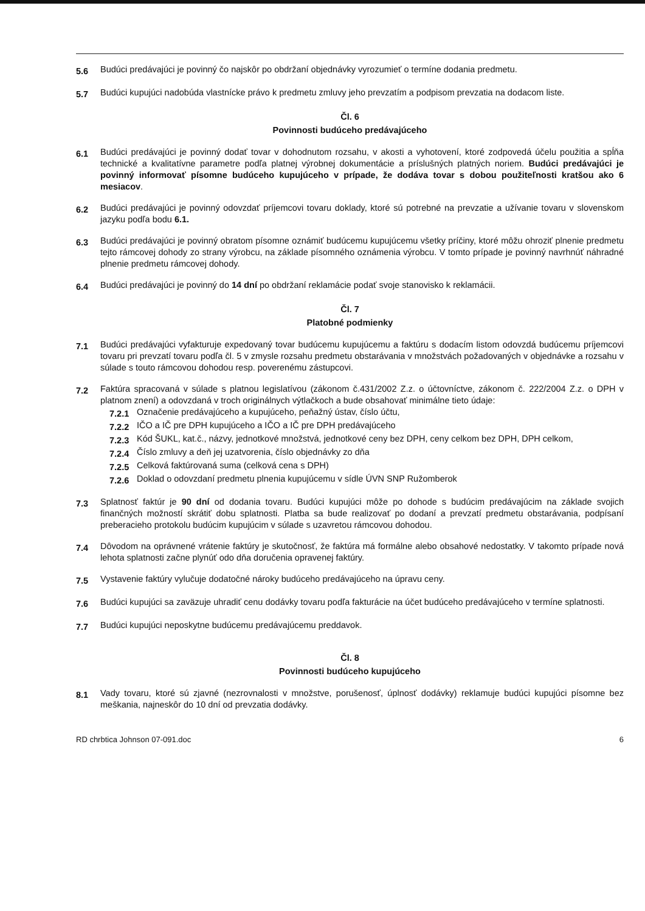5.6 Budúci predávajúci je povinný čo najskôr po obdržaní objednávky vyrozumieť o termíne dodania predmetu.
5.7 Budúci kupujúci nadobúda vlastnícke právo k predmetu zmluvy jeho prevzatím a podpisom prevzatia na dodacom liste.
Čl. 6
Povinnosti budúceho predávajúceho
6.1 Budúci predávajúci je povinný dodať tovar v dohodnutom rozsahu, v akosti a vyhotovení, ktoré zodpovedá účelu použitia a spĺňa technické a kvalitatívne parametre podľa platnej výrobnej dokumentácie a príslušných platných noriem. Budúci predávajúci je povinný informovať písomne budúceho kupujúceho v prípade, že dodáva tovar s dobou použiteľnosti kratšou ako 6 mesiacov.
6.2 Budúci predávajúci je povinný odovzdať príjemcovi tovaru doklady, ktoré sú potrebné na prevzatie a užívanie tovaru v slovenskom jazyku podľa bodu 6.1.
6.3 Budúci predávajúci je povinný obratom písomne oznámiť budúcemu kupujúcemu všetky príčiny, ktoré môžu ohroziť plnenie predmetu tejto rámcovej dohody zo strany výrobcu, na základe písomného oznámenia výrobcu. V tomto prípade je povinný navrhnúť náhradné plnenie predmetu rámcovej dohody.
6.4 Budúci predávajúci je povinný do 14 dní po obdržaní reklamácie podať svoje stanovisko k reklamácii.
Čl. 7
Platobné podmienky
7.1 Budúci predávajúci vyfakturuje expedovaný tovar budúcemu kupujúcemu a faktúru s dodacím listom odovzdá budúcemu príjemcovi tovaru pri prevzatí tovaru podľa čl. 5 v zmysle rozsahu predmetu obstarávania v množstvách požadovaných v objednávke a rozsahu v súlade s touto rámcovou dohodou resp. poverenému zástupcovi.
7.2 Faktúra spracovaná v súlade s platnou legislatívou (zákonom č.431/2002 Z.z. o účtovníctve, zákonom č. 222/2004 Z.z. o DPH v platnom znení) a odovzdaná v troch originálnych výtlačkoch a bude obsahovať minimálne tieto údaje:
7.2.1 Označenie predávajúceho a kupujúceho, peňažný ústav, číslo účtu,
7.2.2 IČO a IČ pre DPH kupujúceho a IČO a IČ pre DPH predávajúceho
7.2.3 Kód ŠUKL, kat.č., názvy, jednotkové množstvá, jednotkové ceny bez DPH, ceny celkom bez DPH, DPH celkom,
7.2.4 Číslo zmluvy a deň jej uzatvorenia, číslo objednávky zo dňa
7.2.5 Celková faktúrovaná suma (celková cena s DPH)
7.2.6 Doklad o odovzdaní predmetu plnenia kupujúcemu v sídle ÚVN SNP Ružomberok
7.3 Splatnosť faktúr je 90 dní od dodania tovaru. Budúci kupujúci môže po dohode s budúcim predávajúcim na základe svojich finančných možností skrátiť dobu splatnosti. Platba sa bude realizovať po dodaní a prevzatí predmetu obstarávania, podpísaní preberacieho protokolu budúcim kupujúcim v súlade s uzavretou rámcovou dohodou.
7.4 Dôvodom na oprávnené vrátenie faktúry je skutočnosť, že faktúra má formálne alebo obsahové nedostatky. V takomto prípade nová lehota splatnosti začne plynúť odo dňa doručenia opravenej faktúry.
7.5 Vystavenie faktúry vylučuje dodatočné nároky budúceho predávajúceho na úpravu ceny.
7.6 Budúci kupujúci sa zaväzuje uhradiť cenu dodávky tovaru podľa fakturácie na účet budúceho predávajúceho v termíne splatnosti.
7.7 Budúci kupujúci neposkytne budúcemu predávajúcemu preddavok.
Čl. 8
Povinnosti budúceho kupujúceho
8.1 Vady tovaru, ktoré sú zjavné (nezrovnalosti v množstve, porušenosť, úplnosť dodávky) reklamuje budúci kupujúci písomne bez meškania, najneskôr do 10 dní od prevzatia dodávky.
RD chrbtica Johnson 07-091.doc 6